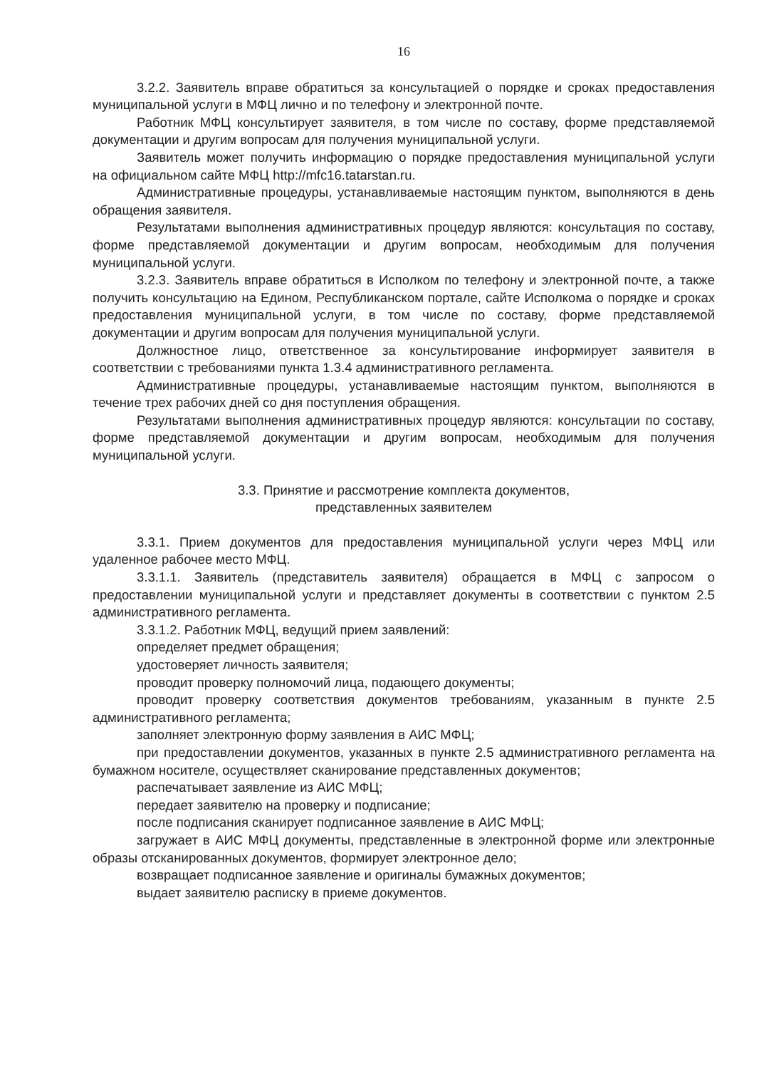16
3.2.2. Заявитель вправе обратиться за консультацией о порядке и сроках предоставления муниципальной услуги в МФЦ лично и по телефону и электронной почте.
Работник МФЦ консультирует заявителя, в том числе по составу, форме представляемой документации и другим вопросам для получения муниципальной услуги.
Заявитель может получить информацию о порядке предоставления муниципальной услуги на официальном сайте МФЦ http://mfc16.tatarstan.ru.
Административные процедуры, устанавливаемые настоящим пунктом, выполняются в день обращения заявителя.
Результатами выполнения административных процедур являются: консультация по составу, форме представляемой документации и другим вопросам, необходимым для получения муниципальной услуги.
3.2.3. Заявитель вправе обратиться в Исполком по телефону и электронной почте, а также получить консультацию на Едином, Республиканском портале, сайте Исполкома о порядке и сроках предоставления муниципальной услуги, в том числе по составу, форме представляемой документации и другим вопросам для получения муниципальной услуги.
Должностное лицо, ответственное за консультирование информирует заявителя в соответствии с требованиями пункта 1.3.4 административного регламента.
Административные процедуры, устанавливаемые настоящим пунктом, выполняются в течение трех рабочих дней со дня поступления обращения.
Результатами выполнения административных процедур являются: консультации по составу, форме представляемой документации и другим вопросам, необходимым для получения муниципальной услуги.
3.3. Принятие и рассмотрение комплекта документов,
представленных заявителем
3.3.1. Прием документов для предоставления муниципальной услуги через МФЦ или удаленное рабочее место МФЦ.
3.3.1.1. Заявитель (представитель заявителя) обращается в МФЦ с запросом о предоставлении муниципальной услуги и представляет документы в соответствии с пунктом 2.5 административного регламента.
3.3.1.2. Работник МФЦ, ведущий прием заявлений:
определяет предмет обращения;
удостоверяет личность заявителя;
проводит проверку полномочий лица, подающего документы;
проводит проверку соответствия документов требованиям, указанным в пункте 2.5 административного регламента;
заполняет электронную форму заявления в АИС МФЦ;
при предоставлении документов, указанных в пункте 2.5 административного регламента на бумажном носителе, осуществляет сканирование представленных документов;
распечатывает заявление из АИС МФЦ;
передает заявителю на проверку и подписание;
после подписания сканирует подписанное заявление в АИС МФЦ;
загружает в АИС МФЦ документы, представленные в электронной форме или электронные образы отсканированных документов, формирует электронное дело;
возвращает подписанное заявление и оригиналы бумажных документов;
выдает заявителю расписку в приеме документов.